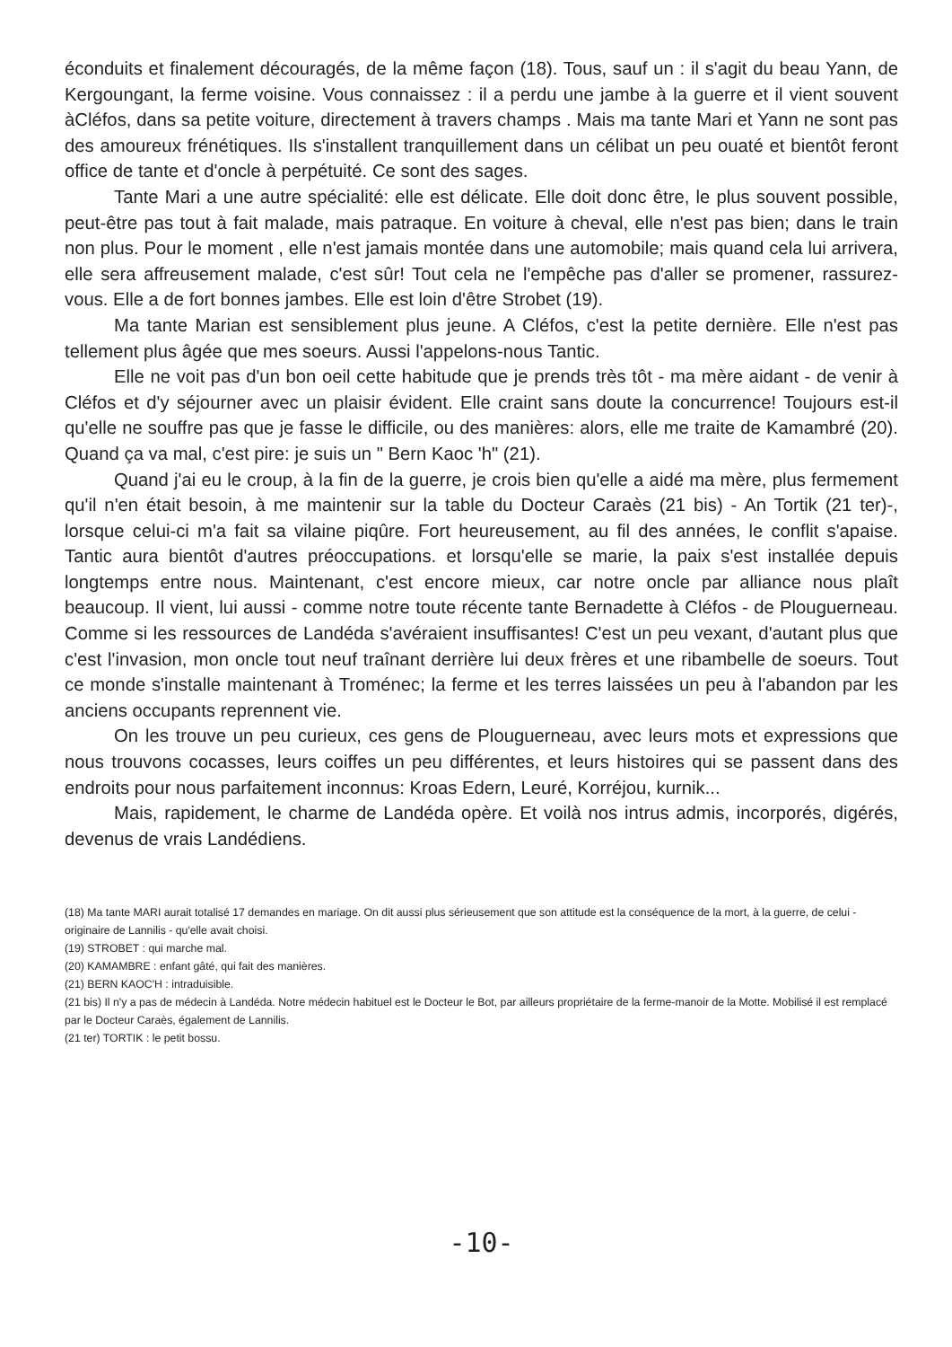éconduits et finalement découragés, de la même façon (18). Tous, sauf un : il s'agit du beau Yann, de Kergoungant, la ferme voisine. Vous connaissez : il a perdu une jambe à la guerre et il vient souvent àCléfos, dans sa petite voiture, directement à travers champs . Mais ma tante Mari et Yann ne sont pas des amoureux frénétiques. Ils s'installent tranquillement dans un célibat un peu ouaté et bientôt feront office de tante et d'oncle à perpétuité. Ce sont des sages.
Tante Mari a une autre spécialité: elle est délicate. Elle doit donc être, le plus souvent possible, peut-être pas tout à fait malade, mais patraque. En voiture à cheval, elle n'est pas bien; dans le train non plus. Pour le moment , elle n'est jamais montée dans une automobile; mais quand cela lui arrivera, elle sera affreusement malade, c'est sûr! Tout cela ne l'empêche pas d'aller se promener, rassurez-vous. Elle a de fort bonnes jambes. Elle est loin d'être Strobet (19).
Ma tante Marian est sensiblement plus jeune. A Cléfos, c'est la petite dernière. Elle n'est pas tellement plus âgée que mes soeurs. Aussi l'appelons-nous Tantic.
Elle ne voit pas d'un bon oeil cette habitude que je prends très tôt - ma mère aidant - de venir à Cléfos et d'y séjourner avec un plaisir évident. Elle craint sans doute la concurrence! Toujours est-il qu'elle ne souffre pas que je fasse le difficile, ou des manières: alors, elle me traite de Kamambré (20). Quand ça va mal, c'est pire: je suis un " Bern Kaoc 'h" (21).
Quand j'ai eu le croup, à la fin de la guerre, je crois bien qu'elle a aidé ma mère, plus fermement qu'il n'en était besoin, à me maintenir sur la table du Docteur Caraès (21 bis) - An Tortik (21 ter)-, lorsque celui-ci m'a fait sa vilaine piqûre. Fort heureusement, au fil des années, le conflit s'apaise. Tantic aura bientôt d'autres préoccupations. et lorsqu'elle se marie, la paix s'est installée depuis longtemps entre nous. Maintenant, c'est encore mieux, car notre oncle par alliance nous plaît beaucoup. Il vient, lui aussi - comme notre toute récente tante Bernadette à Cléfos - de Plouguerneau. Comme si les ressources de Landéda s'avéraient insuffisantes! C'est un peu vexant, d'autant plus que c'est l'invasion, mon oncle tout neuf traînant derrière lui deux frères et une ribambelle de soeurs. Tout ce monde s'installe maintenant à Troménec; la ferme et les terres laissées un peu à l'abandon par les anciens occupants reprennent vie.
On les trouve un peu curieux, ces gens de Plouguerneau, avec leurs mots et expressions que nous trouvons cocasses, leurs coiffes un peu différentes, et leurs histoires qui se passent dans des endroits pour nous parfaitement inconnus: Kroas Edern, Leuré, Korréjou, kurnik...
Mais, rapidement, le charme de Landéda opère. Et voilà nos intrus admis, incorporés, digérés, devenus de vrais Landédiens.
(18) Ma tante MARI aurait totalisé 17 demandes en mariage. On dit aussi plus sérieusement que son attitude est la conséquence de la mort, à la guerre, de celui - originaire de Lannilis - qu'elle avait choisi.
(19) STROBET : qui marche mal.
(20) KAMAMBRE : enfant gâté, qui fait des manières.
(21) BERN KAOC'H : intraduisible.
(21 bis) Il n'y a pas de médecin à Landéda. Notre médecin habituel est le Docteur le Bot, par ailleurs propriétaire de la ferme-manoir de la Motte. Mobilisé il est remplacé par le Docteur Caraès, également de Lannilis.
(21 ter) TORTIK : le petit bossu.
-10-